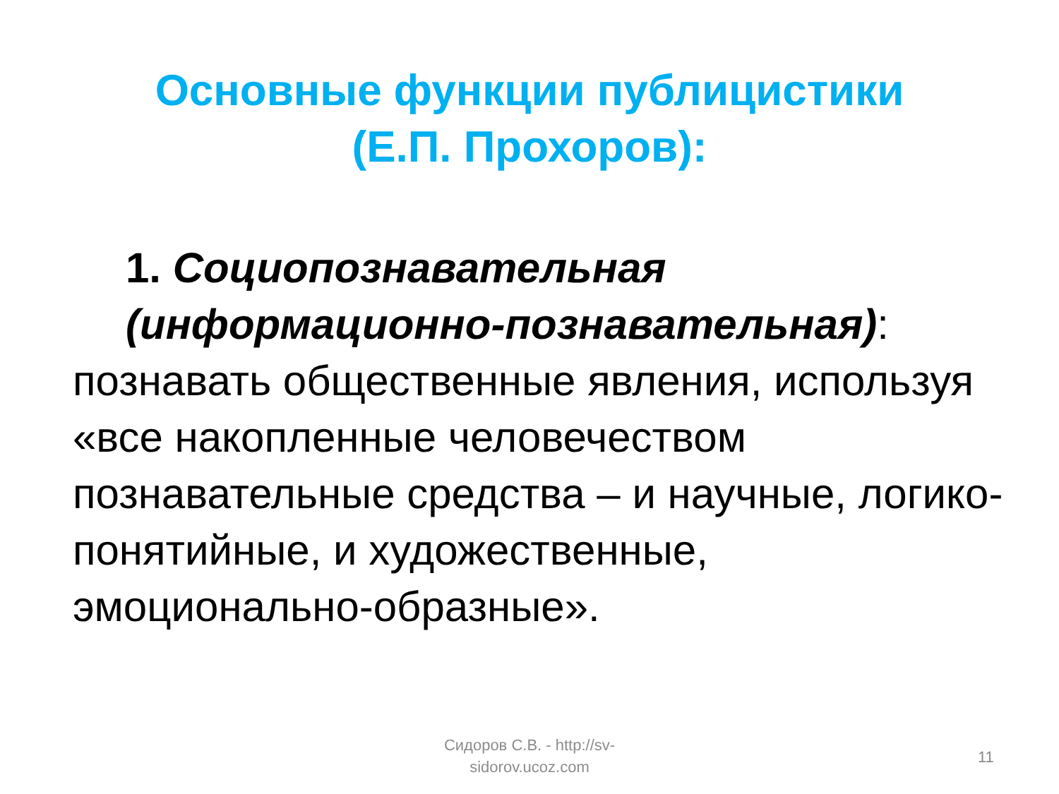Основные функции публицистики (Е.П. Прохоров):
1. Социопознавательная (информационно-познавательная):
познавать общественные явления, используя «все накопленные человечеством познавательные средства – и научные, логико-понятийные, и художественные, эмоционально-образные».
Сидоров С.В. - http://sv-sidorov.ucoz.com
11